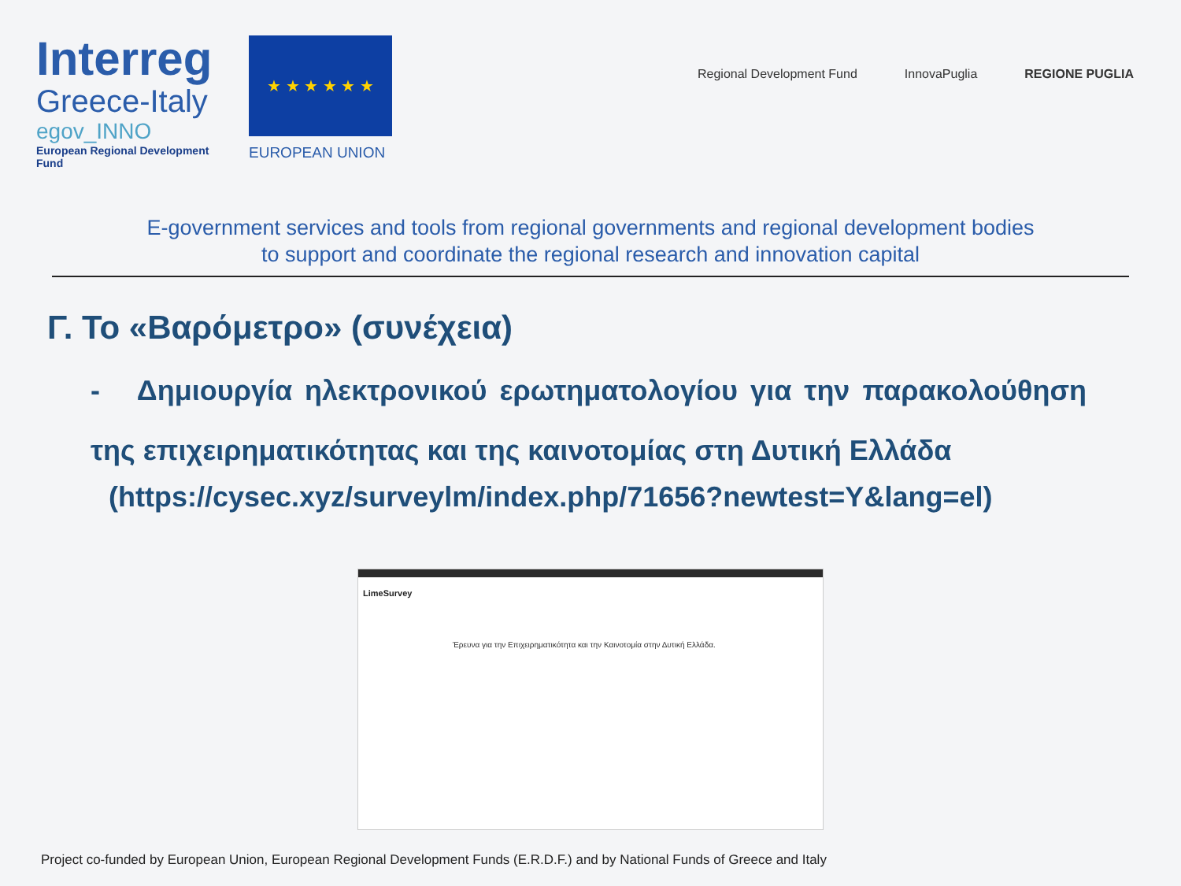Interreg
Greece-Italy
egov_INNO
European Regional Development Fund
★ ★ ★ ★ ★ ★
EUROPEAN UNION
Regional Development Fund InnovaPuglia REGIONE PUGLIA
E-government services and tools from regional governments and regional development bodies
to support and coordinate the regional research and innovation capital
Γ. Το «Βαρόμετρο» (συνέχεια)
- Δημιουργία ηλεκτρονικού ερωτηματολογίου για την παρακολούθηση της επιχειρηματικότητας και της καινοτομίας στη Δυτική Ελλάδα
(https://cysec.xyz/surveylm/index.php/71656?newtest=Y&lang=el)
LimeSurvey
Έρευνα για την Επιχειρηματικότητα και την Καινοτομία στην Δυτική Ελλάδα.
Project co-funded by European Union, European Regional Development Funds (E.R.D.F.) and by National Funds of Greece and Italy